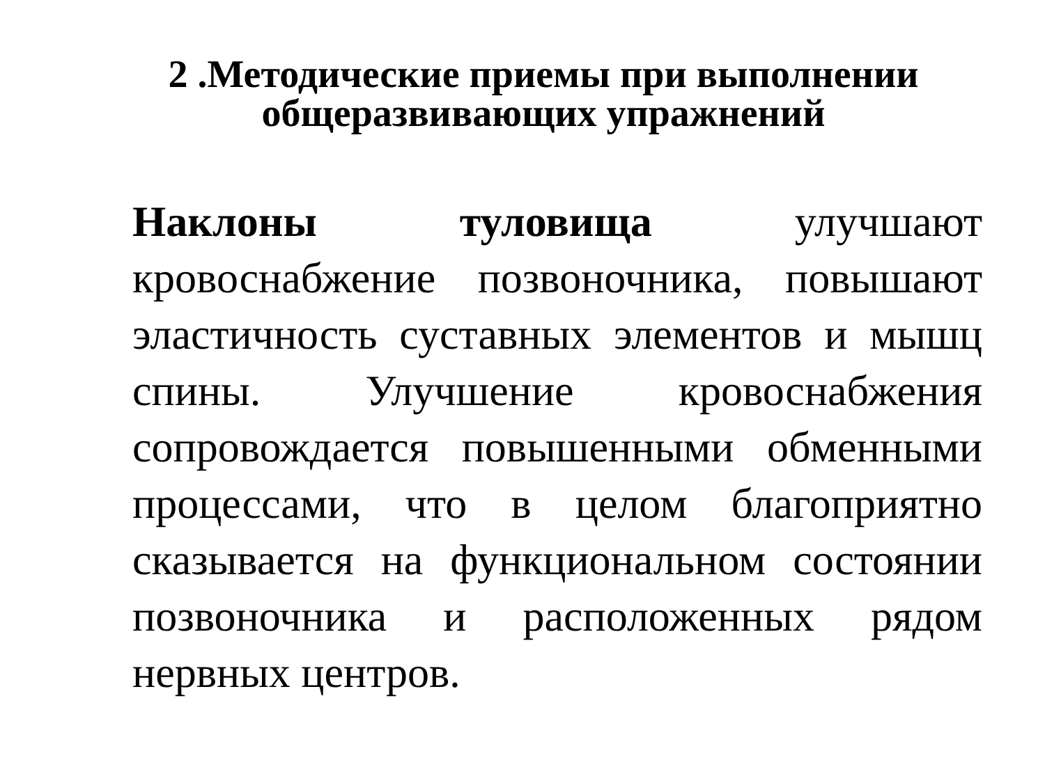2 .Методические приемы при выполнении
общеразвивающих упражнений
Наклоны туловища улучшают кровоснабжение позвоночника, повышают эластичность суставных элементов и мышц спины. Улучшение кровоснабжения сопровождается повышенными обменными процессами, что в целом благоприятно сказывается на функциональном состоянии позвоночника и расположенных рядом нервных центров.